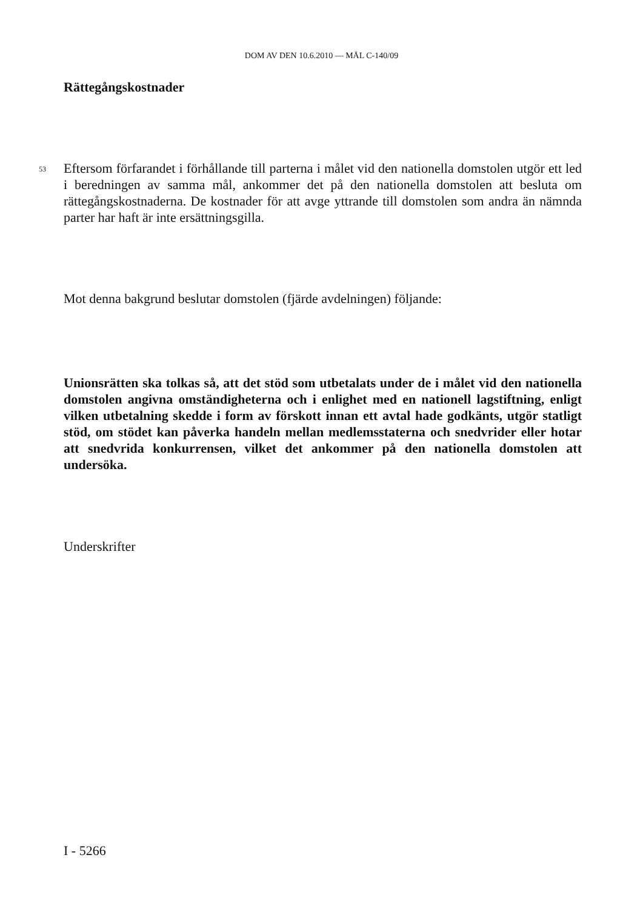DOM AV DEN 10.6.2010 — MÅL C-140/09
Rättegångskostnader
53
Eftersom förfarandet i förhållande till parterna i målet vid den nationella domstolen utgör ett led i beredningen av samma mål, ankommer det på den nationella domstolen att besluta om rättegångskostnaderna. De kostnader för att avge yttrande till domstolen som andra än nämnda parter har haft är inte ersättningsgilla.
Mot denna bakgrund beslutar domstolen (fjärde avdelningen) följande:
Unionsrätten ska tolkas så, att det stöd som utbetalats under de i målet vid den nationella domstolen angivna omständigheterna och i enlighet med en nationell lagstiftning, enligt vilken utbetalning skedde i form av förskott innan ett avtal hade godkänts, utgör statligt stöd, om stödet kan påverka handeln mellan medlemsstaterna och snedvrider eller hotar att snedvrida konkurrensen, vilket det ankommer på den nationella domstolen att undersöka.
Underskrifter
I - 5266